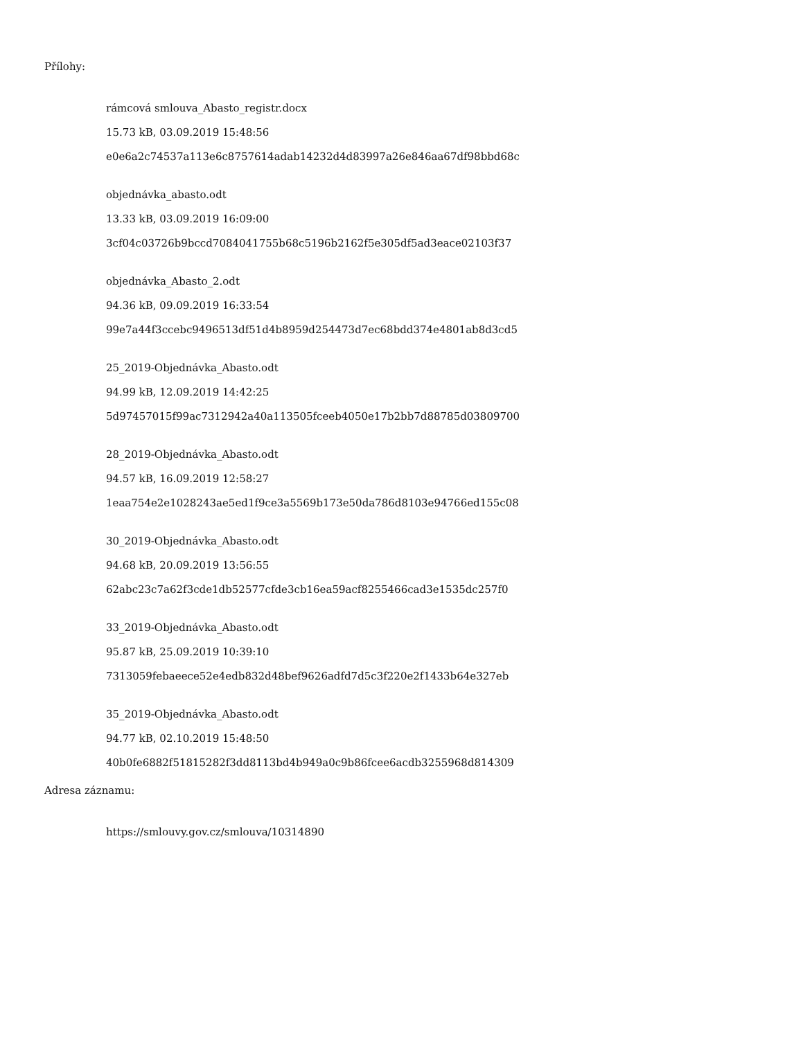Přílohy:
rámcová smlouva_Abasto_registr.docx
15.73 kB, 03.09.2019 15:48:56
e0e6a2c74537a113e6c8757614adab14232d4d83997a26e846aa67df98bbd68c
objednávka_abasto.odt
13.33 kB, 03.09.2019 16:09:00
3cf04c03726b9bccd7084041755b68c5196b2162f5e305df5ad3eace02103f37
objednávka_Abasto_2.odt
94.36 kB, 09.09.2019 16:33:54
99e7a44f3ccebc9496513df51d4b8959d254473d7ec68bdd374e4801ab8d3cd5
25_2019-Objednávka_Abasto.odt
94.99 kB, 12.09.2019 14:42:25
5d97457015f99ac7312942a40a113505fceeb4050e17b2bb7d88785d03809700
28_2019-Objednávka_Abasto.odt
94.57 kB, 16.09.2019 12:58:27
1eaa754e2e1028243ae5ed1f9ce3a5569b173e50da786d8103e94766ed155c08
30_2019-Objednávka_Abasto.odt
94.68 kB, 20.09.2019 13:56:55
62abc23c7a62f3cde1db52577cfde3cb16ea59acf8255466cad3e1535dc257f0
33_2019-Objednávka_Abasto.odt
95.87 kB, 25.09.2019 10:39:10
7313059febaeece52e4edb832d48bef9626adfd7d5c3f220e2f1433b64e327eb
35_2019-Objednávka_Abasto.odt
94.77 kB, 02.10.2019 15:48:50
40b0fe6882f51815282f3dd8113bd4b949a0c9b86fcee6acdb3255968d814309
Adresa záznamu:
https://smlouvy.gov.cz/smlouva/10314890